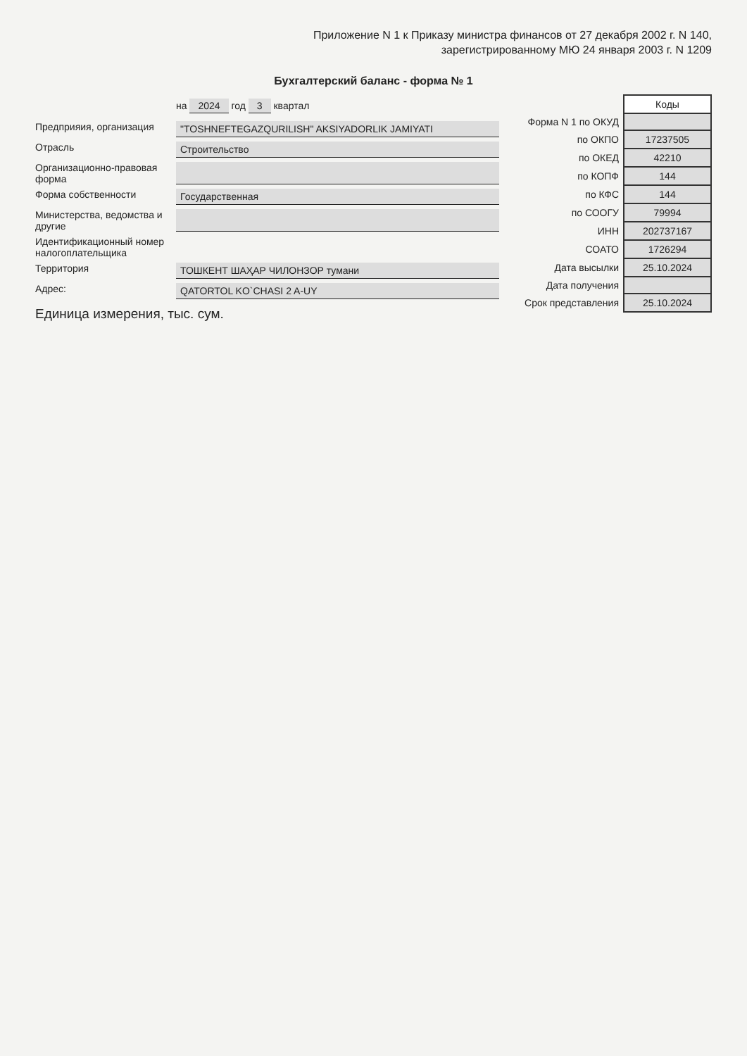Приложение N 1 к Приказу министра финансов от 27 декабря 2002 г. N 140,
зарегистрированному МЮ 24 января 2003 г. N 1209
Бухгалтерский баланс - форма № 1
на 2024 год 3 квартал
Предприяия, организация
"TOSHNEFTEGAZQURILISH" AKSIYADORLIK JAMIYATI
Отрасль
Строительство
Организационно-правовая форма
Форма собственности
Государственная
Министерства, ведомства и другие
Идентификационный номер налогоплательщика
Территория
ТОШКЕНТ ШАҲАР ЧИЛОНЗОР тумани
Адрес:
QATORTOL KO`CHASI 2 A-UY
Единица измерения, тыс. сум.
| | Коды |
| Форма N 1 по ОКУД | |
| по ОКПО | 17237505 |
| по ОКЕД | 42210 |
| по КОПФ | 144 |
| по КФС | 144 |
| по СООГУ | 79994 |
| ИНН | 202737167 |
| СОАТО | 1726294 |
| Дата высылки | 25.10.2024 |
| Дата получения | |
| Срок представления | 25.10.2024 |